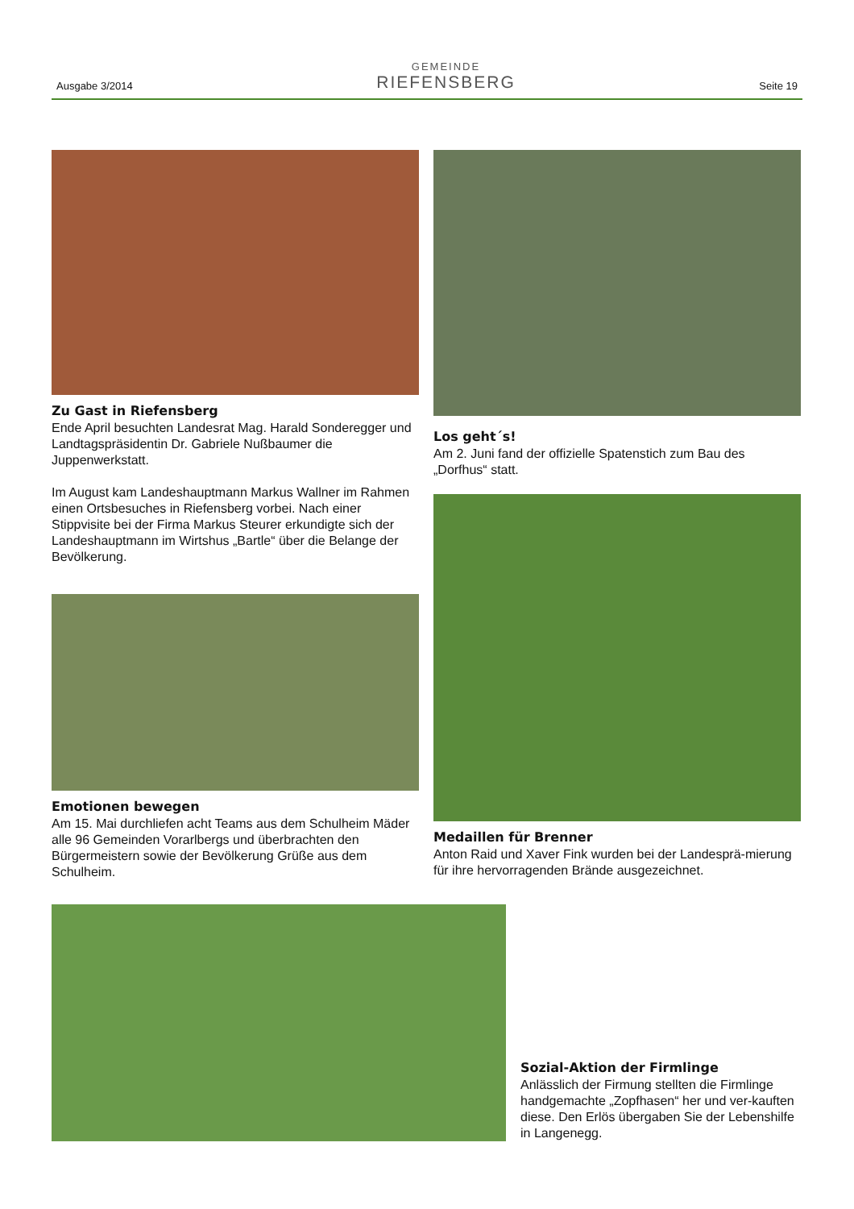Ausgabe 3/2014
GEMEINDE
RIEFENSBERG
Seite 19
Zu Gast in Riefensberg
Ende April besuchten Landesrat Mag. Harald Sonderegger und Landtagspräsidentin Dr. Gabriele Nußbaumer die Juppenwerkstatt.
Im August kam Landeshauptmann Markus Wallner im Rahmen einen Ortsbesuches in Riefensberg vorbei. Nach einer Stippvisite bei der Firma Markus Steurer erkundigte sich der Landeshauptmann im Wirtshus „Bartle“ über die Belange der Bevölkerung.
Emotionen bewegen
Am 15. Mai durchliefen acht Teams aus dem Schulheim Mäder alle 96 Gemeinden Vorarlbergs und überbrachten den Bürgermeistern sowie der Bevölkerung Grüße aus dem Schulheim.
Los geht´s!
Am 2. Juni fand der offizielle Spatenstich zum Bau des „Dorfhus“ statt.
Medaillen für Brenner
Anton Raid und Xaver Fink wurden bei der Landesprä-mierung für ihre hervorragenden Brände ausgezeichnet.
Sozial-Aktion der Firmlinge
Anlässlich der Firmung stellten die Firmlinge handgemachte „Zopfhasen“ her und ver-kauften diese. Den Erlös übergaben Sie der Lebenshilfe in Langenegg.